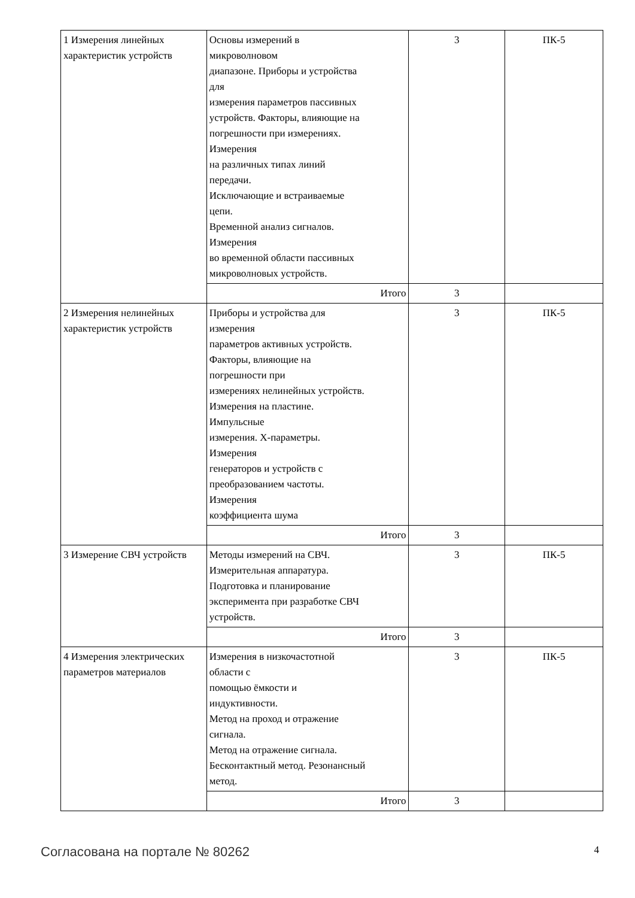| 1 Измерения линейных характеристик устройств | Основы измерений в микроволновом диапазоне. Приборы и устройства для измерения параметров пассивных устройств. Факторы, влияющие на погрешности при измерениях. Измерения на различных типах линий передачи. Исключающие и встраиваемые цепи. Временной анализ сигналов. Измерения во временной области пассивных микроволновых устройств. | 3 | ПК-5 |
| | Итого | 3 | |
| 2 Измерения нелинейных характеристик устройств | Приборы и устройства для измерения параметров активных устройств. Факторы, влияющие на погрешности при измерениях нелинейных устройств. Измерения на пластине. Импульсные измерения. X-параметры. Измерения генераторов и устройств с преобразованием частоты. Измерения коэффициента шума | 3 | ПК-5 |
| | Итого | 3 | |
| 3 Измерение СВЧ устройств | Методы измерений на СВЧ. Измерительная аппаратура. Подготовка и планирование эксперимента при разработке СВЧ устройств. | 3 | ПК-5 |
| | Итого | 3 | |
| 4 Измерения электрических параметров материалов | Измерения в низкочастотной области с помощью ёмкости и индуктивности. Метод на проход и отражение сигнала. Метод на отражение сигнала. Бесконтактный метод. Резонансный метод. | 3 | ПК-5 |
| | Итого | 3 | |
Согласована на портале № 80262 4